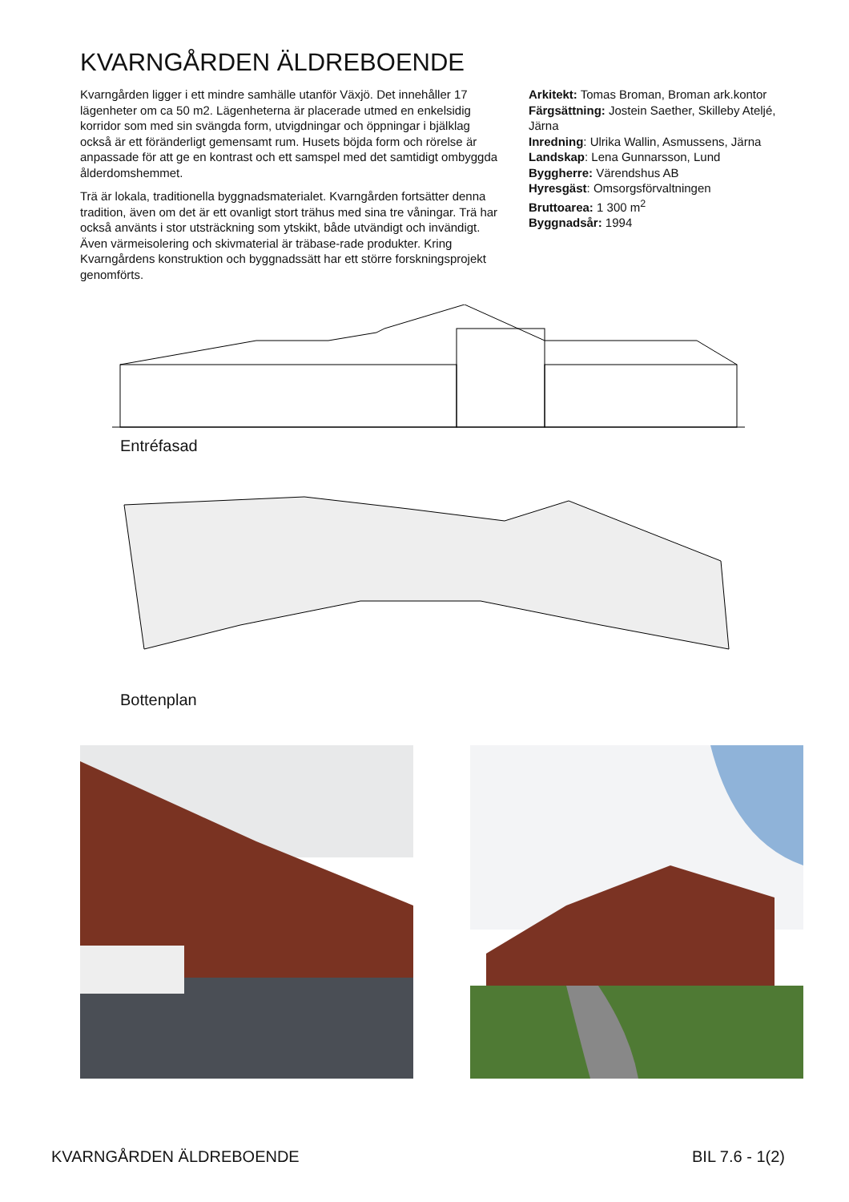KVARNGÅRDEN ÄLDREBOENDE
Kvarngården ligger i ett mindre samhälle utanför Växjö. Det innehåller 17 lägenheter om ca 50 m2. Lägenheterna är placerade utmed en enkelsidig korridor som med sin svängda form, utvigdningar och öppningar i bjälklag också är ett föränderligt gemensamt rum. Husets böjda form och rörelse är anpassade för att ge en kontrast och ett samspel med det samtidigt ombyggda ålderdomshemmet.
Trä är lokala, traditionella byggnadsmaterialet. Kvarngården fortsätter denna tradition, även om det är ett ovanligt stort trähus med sina tre våningar. Trä har också använts i stor utsträckning som ytskikt, både utvändigt och invändigt. Även värmeisolering och skivmaterial är träbase-rade produkter. Kring Kvarngårdens konstruktion och byggnadssätt har ett större forskningsprojekt genomförts.
Arkitekt: Tomas Broman, Broman ark.kontor
Färgsättning: Jostein Saether, Skilleby Ateljé, Järna
Inredning: Ulrika Wallin, Asmussens, Järna
Landskap: Lena Gunnarsson, Lund
Byggherre: Värendshus AB
Hyresgäst: Omsorgsförvaltningen
Bruttoarea: 1 300 m<sup>2</sup>
Byggnadsår: 1994
Entréfasad
Bottenplan
KVARNGÅRDEN ÄLDREBOENDE BIL 7.6 - 1(2)